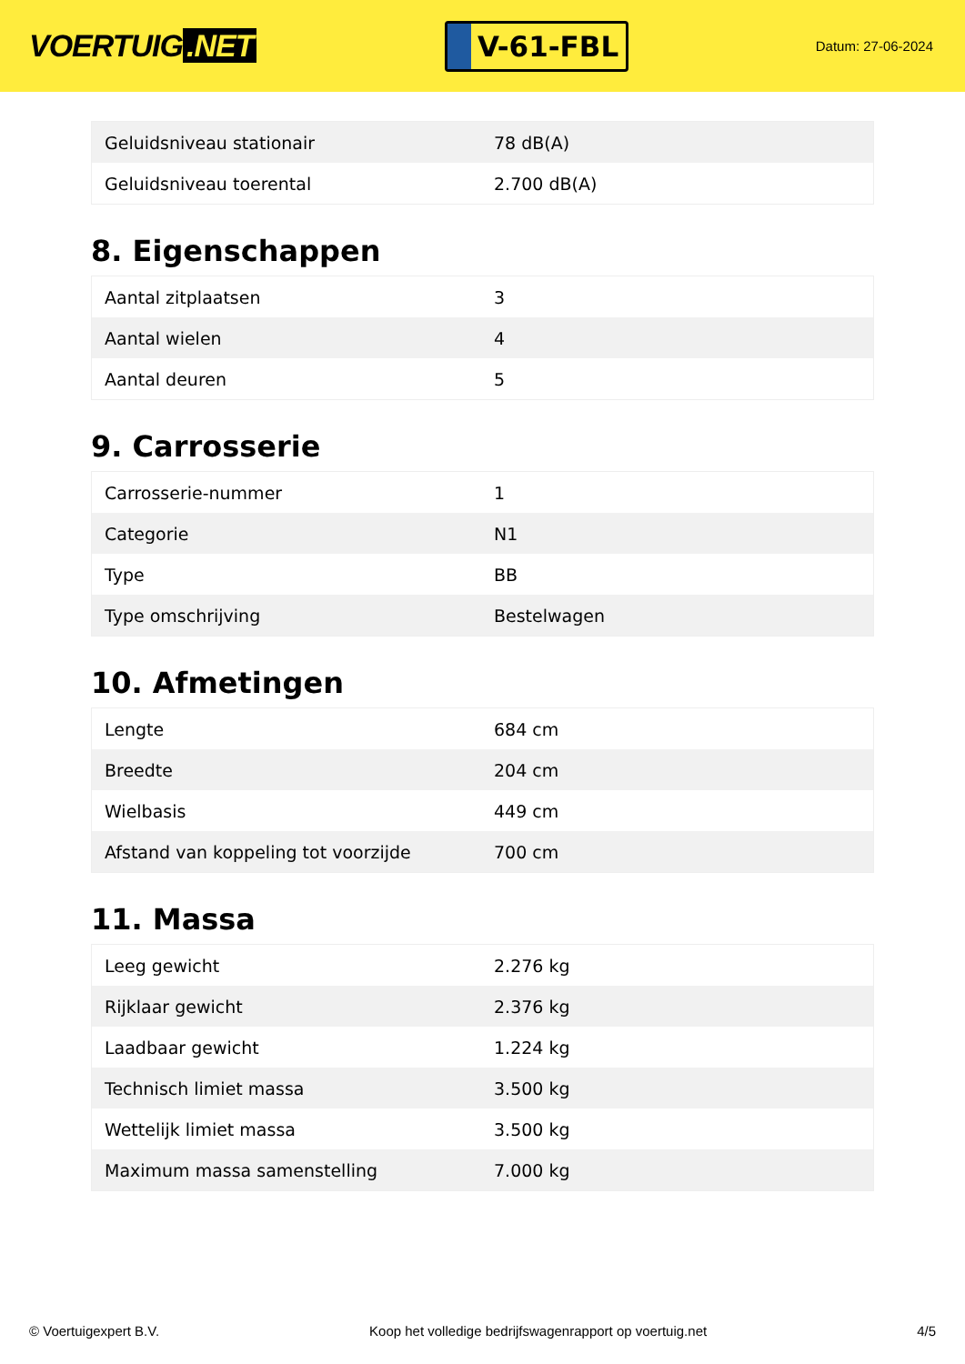VOERTUIG.NET
V-61-FBL
Datum: 27-06-2024
| Geluidsniveau stationair | 78 dB(A) |
| Geluidsniveau toerental | 2.700 dB(A) |
8. Eigenschappen
| Aantal zitplaatsen | 3 |
| Aantal wielen | 4 |
| Aantal deuren | 5 |
9. Carrosserie
| Carrosserie-nummer | 1 |
| Categorie | N1 |
| Type | BB |
| Type omschrijving | Bestelwagen |
10. Afmetingen
| Lengte | 684 cm |
| Breedte | 204 cm |
| Wielbasis | 449 cm |
| Afstand van koppeling tot voorzijde | 700 cm |
11. Massa
| Leeg gewicht | 2.276 kg |
| Rijklaar gewicht | 2.376 kg |
| Laadbaar gewicht | 1.224 kg |
| Technisch limiet massa | 3.500 kg |
| Wettelijk limiet massa | 3.500 kg |
| Maximum massa samenstelling | 7.000 kg |
© Voertuigexpert B.V. Koop het volledige bedrijfswagenrapport op voertuig.net 4/5